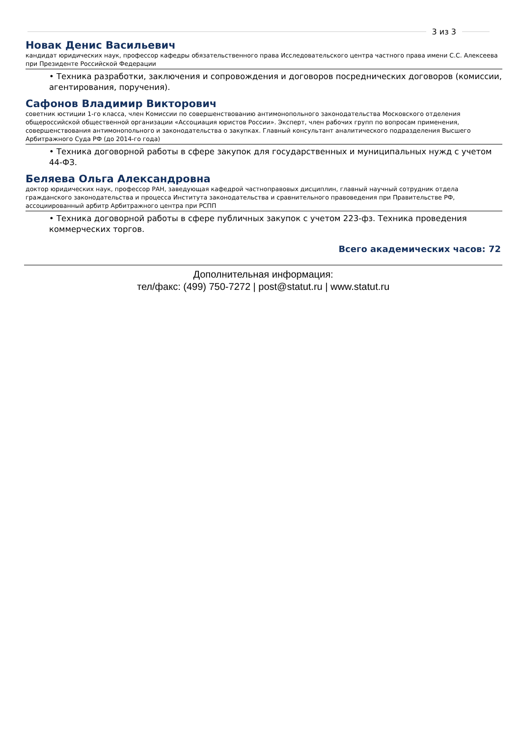3 из 3
Новак Денис Васильевич
кандидат юридических наук, профессор кафедры обязательственного права Исследовательского центра частного права имени С.С. Алексеева при Президенте Российской Федерации
• Техника разработки, заключения и сопровождения и договоров посреднических договоров (комиссии, агентирования, поручения).
Сафонов Владимир Викторович
советник юстиции 1-го класса, член Комиссии по совершенствованию антимонопольного законодательства Московского отделения общероссийской общественной организации «Ассоциация юристов России». Эксперт, член рабочих групп по вопросам применения, совершенствования антимонопольного и законодательства о закупках. Главный консультант аналитического подразделения Высшего Арбитражного Суда РФ (до 2014-го года)
• Техника договорной работы в сфере закупок для государственных и муниципальных нужд с учетом 44-ФЗ.
Беляева Ольга Александровна
доктор юридических наук, профессор РАН, заведующая кафедрой частноправовых дисциплин, главный научный сотрудник отдела гражданского законодательства и процесса Института законодательства и сравнительного правоведения при Правительстве РФ, ассоциированный арбитр Арбитражного центра при РСПП
• Техника договорной работы в сфере публичных закупок с учетом 223-фз. Техника проведения коммерческих торгов.
Всего академических часов: 72
Дополнительная информация:
тел/факс: (499) 750-7272 | post@statut.ru | www.statut.ru